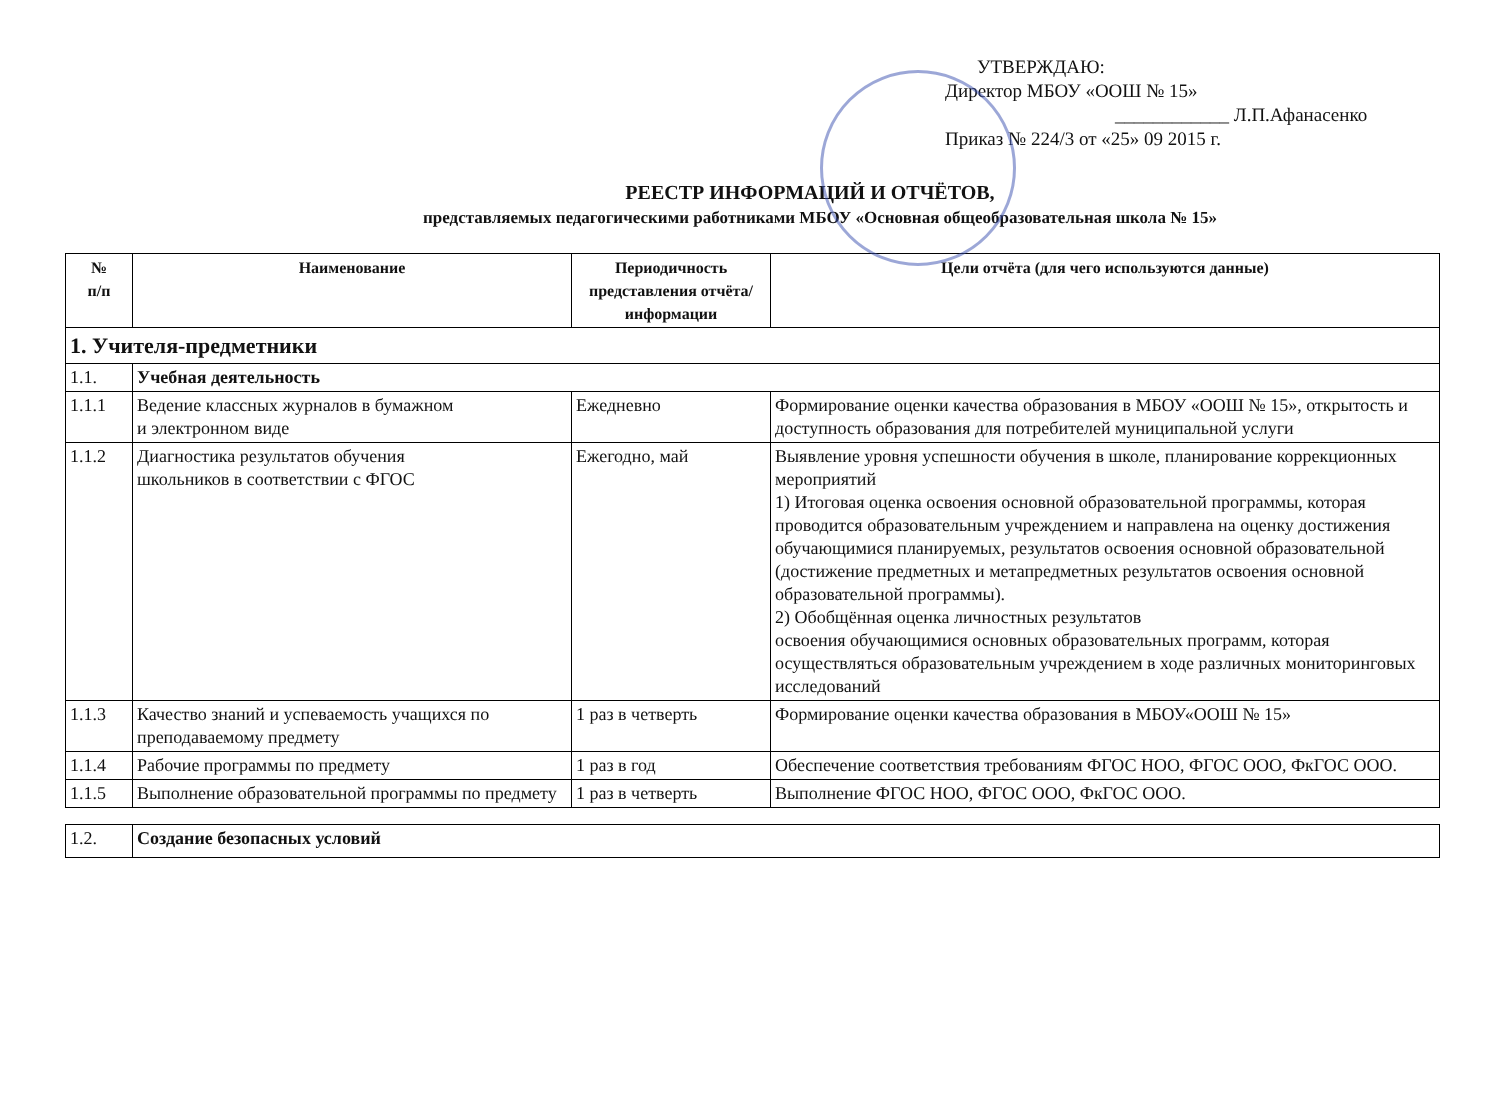УТВЕРЖДАЮ:
Директор МБОУ «ООШ № 15»
____________ Л.П.Афанасенко
Приказ № 224/3 от «25» 09 2015 г.
РЕЕСТР ИНФОРМАЦИЙ И ОТЧЁТОВ,
представляемых педагогическими работниками МБОУ «Основная общеобразовательная школа № 15»
| № п/п | Наименование | Периодичность представления отчёта/ информации | Цели отчёта (для чего используются данные) |
| --- | --- | --- | --- |
| 1. Учителя-предметники | | | |
| 1.1. | Учебная деятельность | | |
| 1.1.1 | Ведение классных журналов в бумажном и электронном виде | Ежедневно | Формирование оценки качества образования в МБОУ «ООШ № 15», открытость и доступность образования для потребителей муниципальной услуги |
| 1.1.2 | Диагностика результатов обучения школьников в соответствии с ФГОС | Ежегодно, май | Выявление уровня успешности обучения в школе, планирование коррекционных мероприятий 1) Итоговая оценка освоения основной образовательной программы, которая проводится образовательным учреждением и направлена на оценку достижения обучающимися планируемых, результатов освоения основной образовательной (достижение предметных и метапредметных результатов освоения основной образовательной программы). 2) Обобщённая оценка личностных результатов освоения обучающимися основных образовательных программ, которая осуществляться образовательным учреждением в ходе различных мониторинговых исследований |
| 1.1.3 | Качество знаний и успеваемость учащихся по преподаваемому предмету | 1 раз в четверть | Формирование оценки качества образования в МБОУ«ООШ № 15» |
| 1.1.4 | Рабочие программы по предмету | 1 раз в год | Обеспечение соответствия требованиям ФГОС НОО, ФГОС ООО, ФкГОС ООО. |
| 1.1.5 | Выполнение образовательной программы по предмету | 1 раз в четверть | Выполнение ФГОС НОО, ФГОС ООО, ФкГОС ООО. |
| 1.2. | Создание безопасных условий |